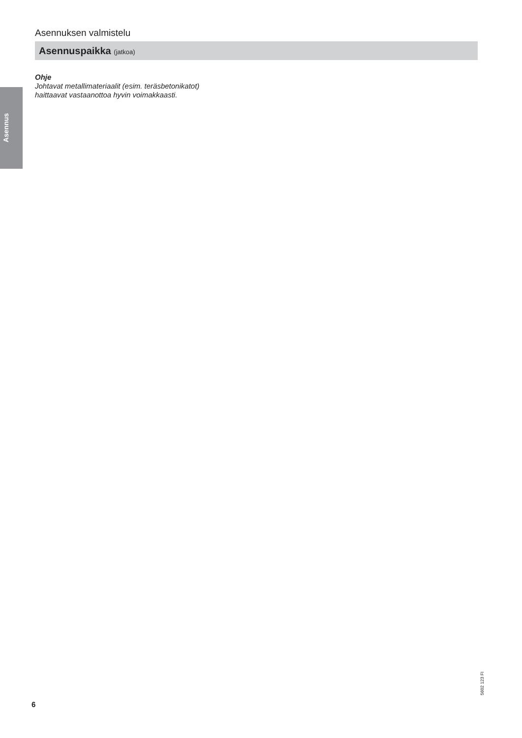Asennus
Asennuksen valmistelu
Asennuspaikka (jatkoa)
Ohje
Johtavat metallimateriaalit (esim. teräsbetonikatot)
haittaavat vastaanottoa hyvin voimakkaasti.
5602 123 FI
6